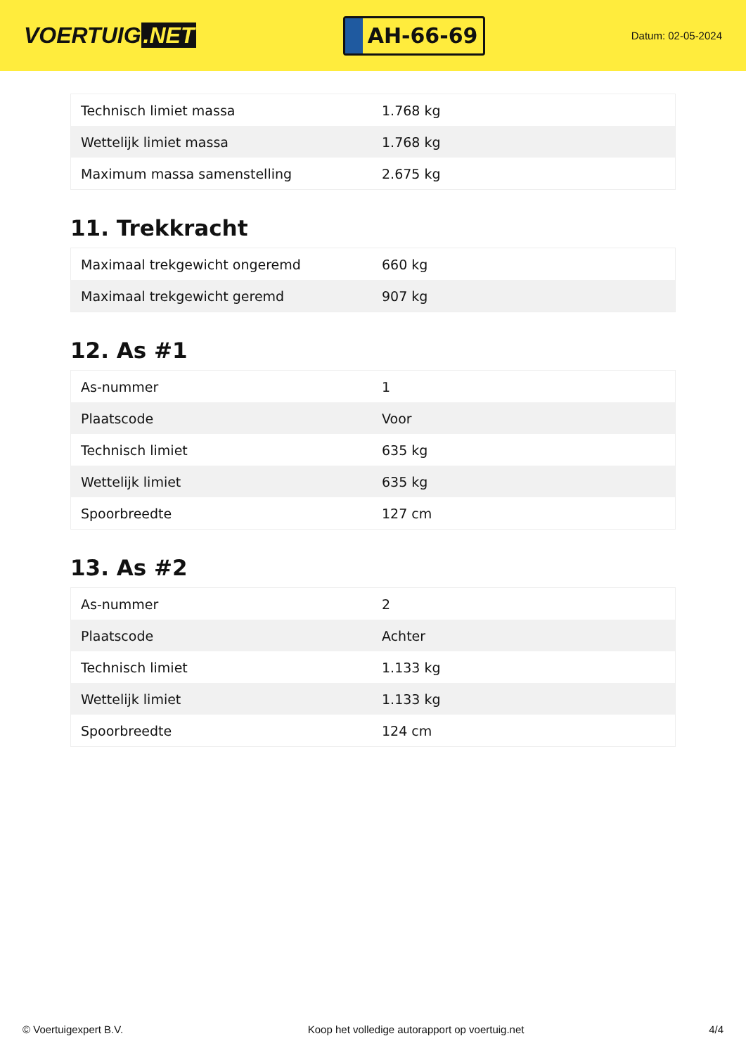VOERTUIG.NET
AH-66-69
Datum: 02-05-2024
| Technisch limiet massa | 1.768 kg |
| Wettelijk limiet massa | 1.768 kg |
| Maximum massa samenstelling | 2.675 kg |
11. Trekkracht
| Maximaal trekgewicht ongeremd | 660 kg |
| Maximaal trekgewicht geremd | 907 kg |
12. As #1
| As-nummer | 1 |
| Plaatscode | Voor |
| Technisch limiet | 635 kg |
| Wettelijk limiet | 635 kg |
| Spoorbreedte | 127 cm |
13. As #2
| As-nummer | 2 |
| Plaatscode | Achter |
| Technisch limiet | 1.133 kg |
| Wettelijk limiet | 1.133 kg |
| Spoorbreedte | 124 cm |
© Voertuigexpert B.V. Koop het volledige autorapport op voertuig.net 4/4